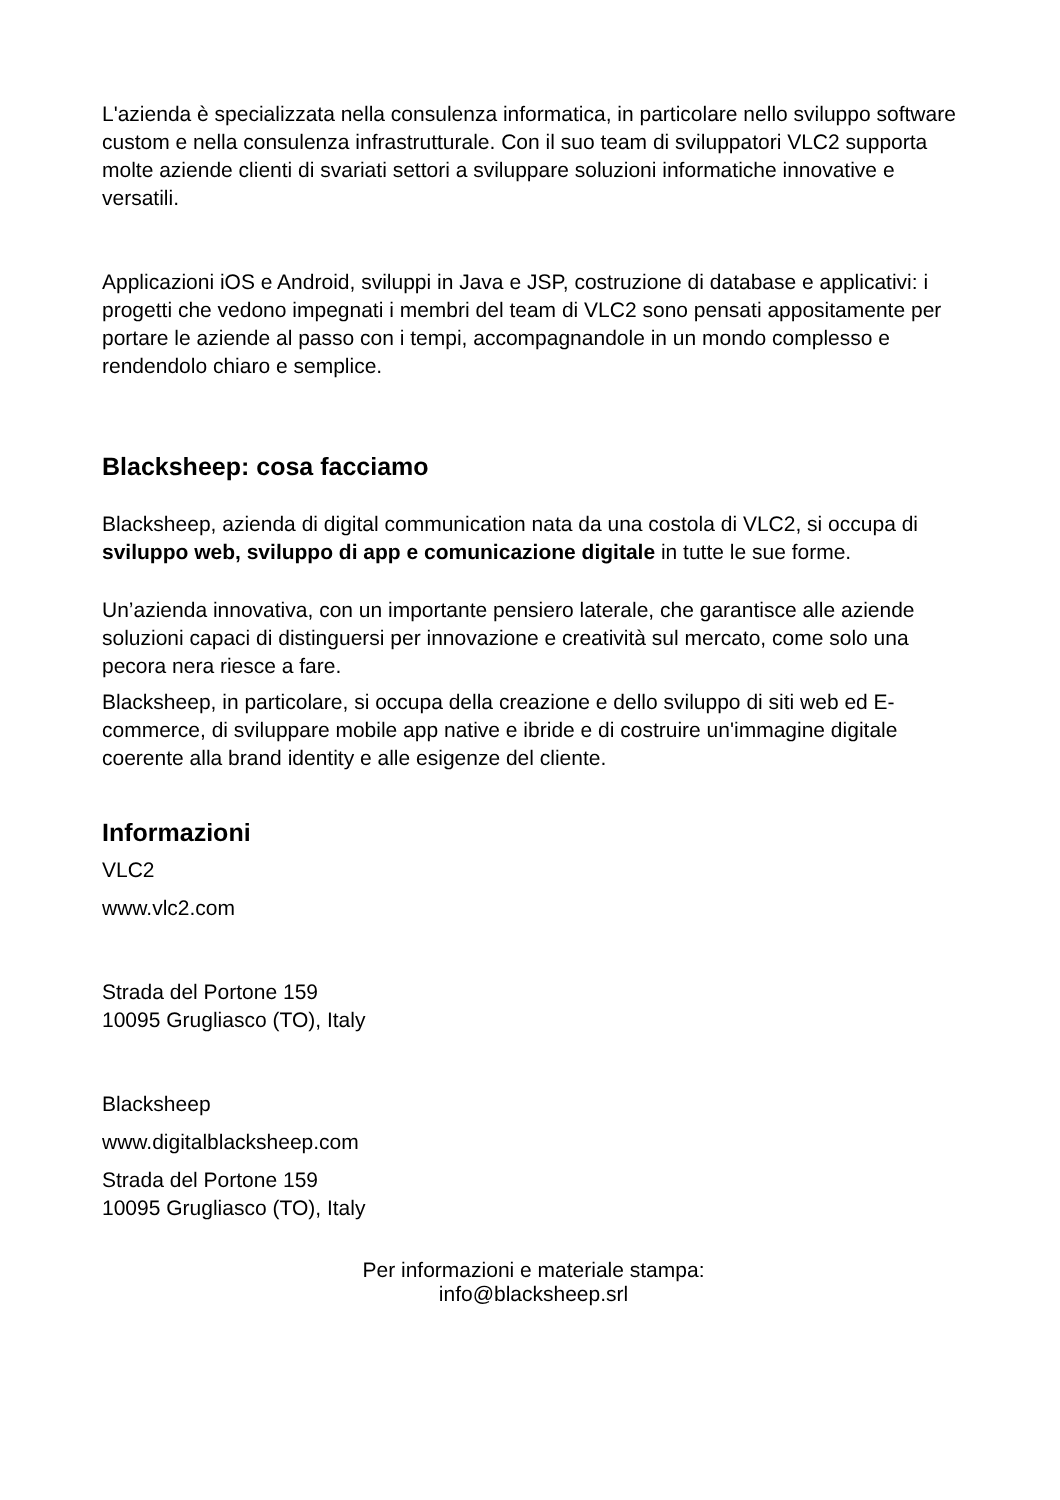L'azienda è specializzata nella consulenza informatica, in particolare nello sviluppo software custom e nella consulenza infrastrutturale. Con il suo team di sviluppatori VLC2 supporta molte aziende clienti di svariati settori a sviluppare soluzioni informatiche innovative e versatili.
Applicazioni iOS e Android, sviluppi in Java e JSP, costruzione di database e applicativi: i progetti che vedono impegnati i membri del team di VLC2 sono pensati appositamente per portare le aziende al passo con i tempi, accompagnandole in un mondo complesso e rendendolo chiaro e semplice.
Blacksheep: cosa facciamo
Blacksheep, azienda di digital communication nata da una costola di VLC2, si occupa di sviluppo web, sviluppo di app e comunicazione digitale in tutte le sue forme.
Un’azienda innovativa, con un importante pensiero laterale, che garantisce alle aziende soluzioni capaci di distinguersi per innovazione e creatività sul mercato, come solo una pecora nera riesce a fare.
Blacksheep, in particolare, si occupa della creazione e dello sviluppo di siti web ed E-commerce, di sviluppare mobile app native e ibride e di costruire un'immagine digitale coerente alla brand identity e alle esigenze del cliente.
Informazioni
VLC2
www.vlc2.com
Strada del Portone 159
10095 Grugliasco (TO), Italy
Blacksheep
www.digitalblacksheep.com
Strada del Portone 159
10095 Grugliasco (TO), Italy
Per informazioni e materiale stampa:
info@blacksheep.srl